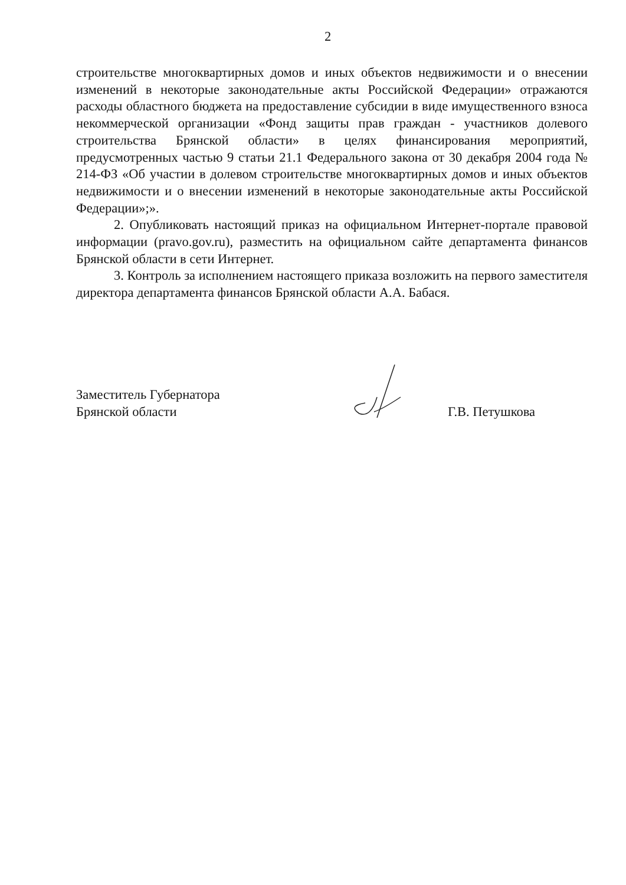2
строительстве многоквартирных домов и иных объектов недвижимости и о внесении изменений в некоторые законодательные акты Российской Федерации» отражаются расходы областного бюджета на предоставление субсидии в виде имущественного взноса некоммерческой организации «Фонд защиты прав граждан - участников долевого строительства Брянской области» в целях финансирования мероприятий, предусмотренных частью 9 статьи 21.1 Федерального закона от 30 декабря 2004 года № 214-ФЗ «Об участии в долевом строительстве многоквартирных домов и иных объектов недвижимости и о внесении изменений в некоторые законодательные акты Российской Федерации»;».
2. Опубликовать настоящий приказ на официальном Интернет-портале правовой информации (pravo.gov.ru), разместить на официальном сайте департамента финансов Брянской области в сети Интернет.
3. Контроль за исполнением настоящего приказа возложить на первого заместителя директора департамента финансов Брянской области А.А. Бабася.
Заместитель Губернатора
Брянской области
Г.В. Петушкова